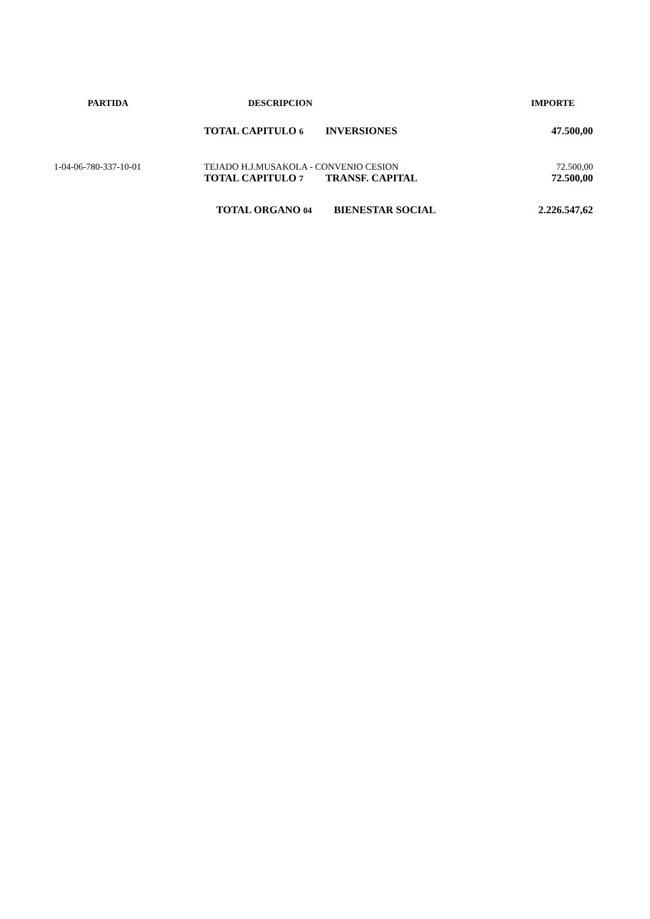| PARTIDA | DESCRIPCION | IMPORTE |
| --- | --- | --- |
| | TOTAL CAPITULO 6 INVERSIONES | 47.500,00 |
| 1-04-06-780-337-10-01 | TEJADO H.J.MUSAKOLA - CONVENIO CESION | 72.500,00 |
| | TOTAL CAPITULO 7 TRANSF. CAPITAL | 72.500,00 |
| | TOTAL ORGANO 04 BIENESTAR SOCIAL | 2.226.547,62 |